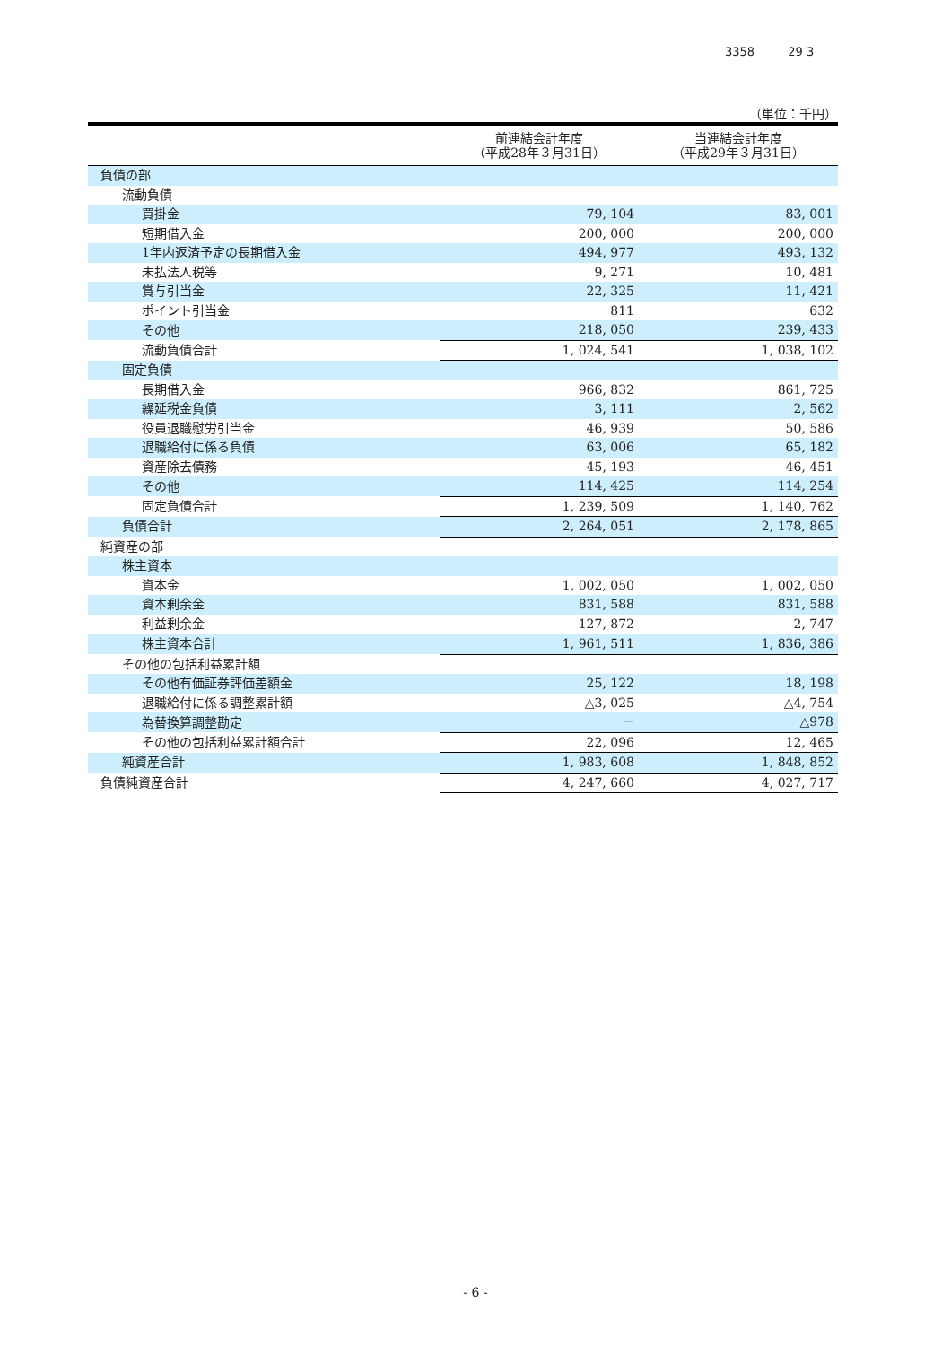3358 29 3
（単位：千円）
| | 前連結会計年度 （平成28年３月31日） | 当連結会計年度 （平成29年３月31日） |
| --- | --- | --- |
| 負債の部 | | |
| 流動負債 | | |
| 買掛金 | 79, 104 | 83, 001 |
| 短期借入金 | 200, 000 | 200, 000 |
| 1年内返済予定の長期借入金 | 494, 977 | 493, 132 |
| 未払法人税等 | 9, 271 | 10, 481 |
| 賞与引当金 | 22, 325 | 11, 421 |
| ポイント引当金 | 811 | 632 |
| その他 | 218, 050 | 239, 433 |
| 流動負債合計 | 1, 024, 541 | 1, 038, 102 |
| 固定負債 | | |
| 長期借入金 | 966, 832 | 861, 725 |
| 繰延税金負債 | 3, 111 | 2, 562 |
| 役員退職慰労引当金 | 46, 939 | 50, 586 |
| 退職給付に係る負債 | 63, 006 | 65, 182 |
| 資産除去債務 | 45, 193 | 46, 451 |
| その他 | 114, 425 | 114, 254 |
| 固定負債合計 | 1, 239, 509 | 1, 140, 762 |
| 負債合計 | 2, 264, 051 | 2, 178, 865 |
| 純資産の部 | | |
| 株主資本 | | |
| 資本金 | 1, 002, 050 | 1, 002, 050 |
| 資本剰余金 | 831, 588 | 831, 588 |
| 利益剰余金 | 127, 872 | 2, 747 |
| 株主資本合計 | 1, 961, 511 | 1, 836, 386 |
| その他の包括利益累計額 | | |
| その他有価証券評価差額金 | 25, 122 | 18, 198 |
| 退職給付に係る調整累計額 | △3, 025 | △4, 754 |
| 為替換算調整勘定 | － | △978 |
| その他の包括利益累計額合計 | 22, 096 | 12, 465 |
| 純資産合計 | 1, 983, 608 | 1, 848, 852 |
| 負債純資産合計 | 4, 247, 660 | 4, 027, 717 |
- 6 -